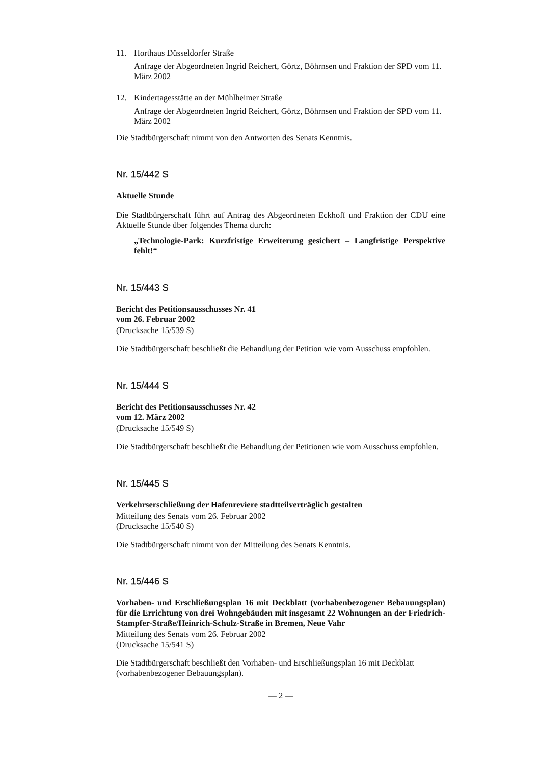11. Horthaus Düsseldorfer Straße
Anfrage der Abgeordneten Ingrid Reichert, Görtz, Böhrnsen und Fraktion der SPD vom 11. März 2002
12. Kindertagesstätte an der Mühlheimer Straße
Anfrage der Abgeordneten Ingrid Reichert, Görtz, Böhrnsen und Fraktion der SPD vom 11. März 2002
Die Stadtbürgerschaft nimmt von den Antworten des Senats Kenntnis.
Nr. 15/442 S
Aktuelle Stunde
Die Stadtbürgerschaft führt auf Antrag des Abgeordneten Eckhoff und Fraktion der CDU eine Aktuelle Stunde über folgendes Thema durch:
„Technologie-Park: Kurzfristige Erweiterung gesichert – Langfristige Perspektive fehlt!“
Nr. 15/443 S
Bericht des Petitionsausschusses Nr. 41
vom 26. Februar 2002
(Drucksache 15/539 S)
Die Stadtbürgerschaft beschließt die Behandlung der Petition wie vom Ausschuss empfohlen.
Nr. 15/444 S
Bericht des Petitionsausschusses Nr. 42
vom 12. März 2002
(Drucksache 15/549 S)
Die Stadtbürgerschaft beschließt die Behandlung der Petitionen wie vom Ausschuss empfohlen.
Nr. 15/445 S
Verkehrserschließung der Hafenreviere stadtteilverträglich gestalten
Mitteilung des Senats vom 26. Februar 2002
(Drucksache 15/540 S)
Die Stadtbürgerschaft nimmt von der Mitteilung des Senats Kenntnis.
Nr. 15/446 S
Vorhaben- und Erschließungsplan 16 mit Deckblatt (vorhabenbezogener Bebauungsplan) für die Errichtung von drei Wohngebäuden mit insgesamt 22 Wohnungen an der Friedrich-Stampfer-Straße/Heinrich-Schulz-Straße in Bremen, Neue Vahr
Mitteilung des Senats vom 26. Februar 2002
(Drucksache 15/541 S)
Die Stadtbürgerschaft beschließt den Vorhaben- und Erschließungsplan 16 mit Deckblatt (vorhabenbezogener Bebauungsplan).
— 2 —